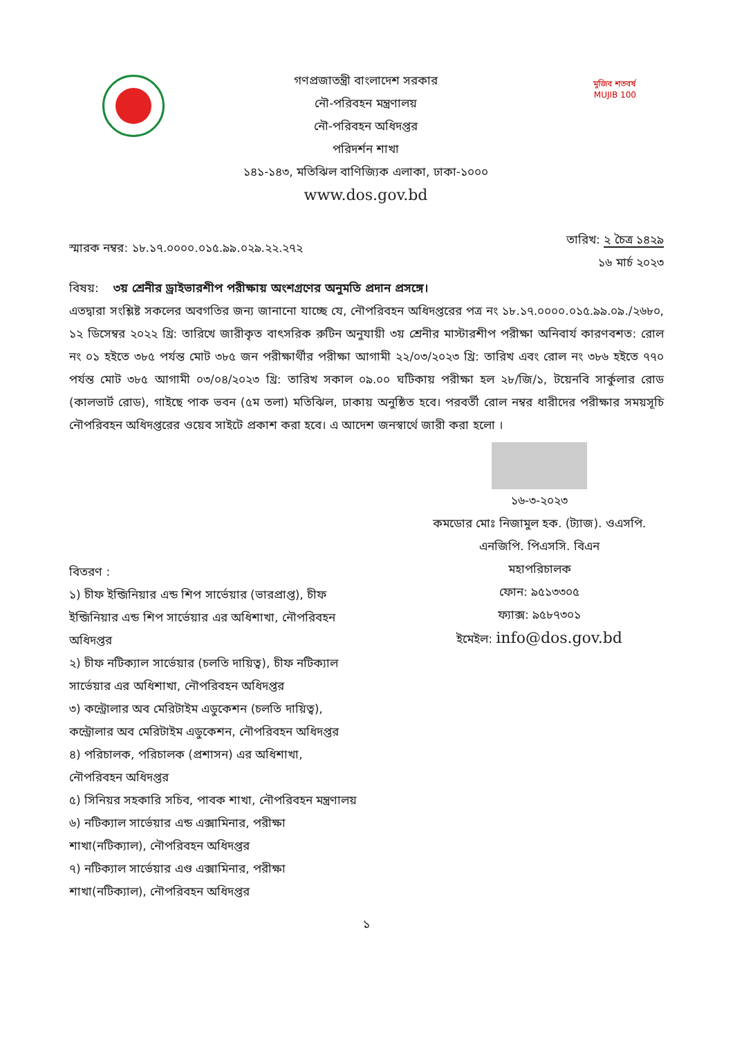গণপ্রজাতন্ত্রী বাংলাদেশ সরকার
নৌ-পরিবহন মন্ত্রণালয়
নৌ-পরিবহন অধিদপ্তর
পরিদর্শন শাখা
১৪১-১৪৩, মতিঝিল বাণিজ্যিক এলাকা, ঢাকা-১০০০
www.dos.gov.bd
মুজিব শতবর্ষ MUJIB 100
স্মারক নম্বর: ১৮.১৭.০০০০.০১৫.৯৯.০২৯.২২.২৭২
তারিখ: ২ চৈত্র ১৪২৯
১৬ মার্চ ২০২৩
বিষয়: ৩য় শ্রেনীর ড্রাইভারশীপ পরীক্ষায় অংশগ্রণের অনুমতি প্রদান প্রসঙ্গে।
এতদ্বারা সংশ্লিষ্ট সকলের অবগতির জন্য জানানো যাচ্ছে যে, নৌপরিবহন অধিদপ্তরের পত্র নং ১৮.১৭.০০০০.০১৫.৯৯.০৯./২৬৮০, ১২ ডিসেম্বর ২০২২ খ্রি: তারিখে জারীকৃত বাৎসরিক রুটিন অনুযায়ী ৩য় শ্রেনীর মাস্টারশীপ পরীক্ষা অনিবার্য কারণবশত: রোল নং ০১ হইতে ৩৮৫ পর্যন্ত মোট ৩৮৫ জন পরীক্ষার্থীর পরীক্ষা আগামী ২২/০৩/২০২৩ খ্রি: তারিখ এবং রোল নং ৩৮৬ হইতে ৭৭০ পর্যন্ত মোট ৩৮৫ আগামী ০৩/০৪/২০২৩ খ্রি: তারিখ সকাল ০৯.০০ ঘটিকায় পরীক্ষা হল ২৮/জি/১, টয়েনবি সার্কুলার রোড (কালভার্ট রোড), গাইছে পাক ভবন (৫ম তলা) মতিঝিল, ঢাকায় অনুষ্ঠিত হবে। পরবর্তী রোল নম্বর ধারীদের পরীক্ষার সময়সূচি নৌপরিবহন অধিদপ্তরের ওয়েব সাইটে প্রকাশ করা হবে। এ আদেশ জনস্বার্থে জারী করা হলো ।
১৬-৩-২০২৩
কমডোর মোঃ নিজামুল হক. (ট্যাজ). ওএসপি.
এনজিপি. পিএসসি. বিএন
মহাপরিচালক
ফোন: ৯৫১৩৩০৫
ফ্যাক্স: ৯৫৮৭৩০১
ইমেইল: info@dos.gov.bd
বিতরণ :
১) চীফ ইন্জিনিয়ার এন্ড শিপ সার্ভেয়ার (ভারপ্রাপ্ত), চীফ ইন্জিনিয়ার এন্ড শিপ সার্ভেয়ার এর অধিশাখা, নৌপরিবহন অধিদপ্তর
২) চীফ নটিক্যাল সার্ভেয়ার (চলতি দায়িত্ব), চীফ নটিক্যাল সার্ভেয়ার এর অধিশাখা, নৌপরিবহন অধিদপ্তর
৩) কন্ট্রোলার অব মেরিটাইম এডুকেশন (চলতি দায়িত্ব), কন্ট্রোলার অব মেরিটাইম এডুকেশন, নৌপরিবহন অধিদপ্তর
৪) পরিচালক, পরিচালক (প্রশাসন) এর অধিশাখা, নৌপরিবহন অধিদপ্তর
৫) সিনিয়র সহকারি সচিব, পাবক শাখা, নৌপরিবহন মন্ত্রণালয়
৬) নটিক্যাল সার্ভেয়ার এন্ড এক্সামিনার, পরীক্ষা শাখা(নটিক্যাল), নৌপরিবহন অধিদপ্তর
৭) নটিক্যাল সার্ভেয়ার এণ্ড এক্সামিনার, পরীক্ষা শাখা(নটিক্যাল), নৌপরিবহন অধিদপ্তর
১